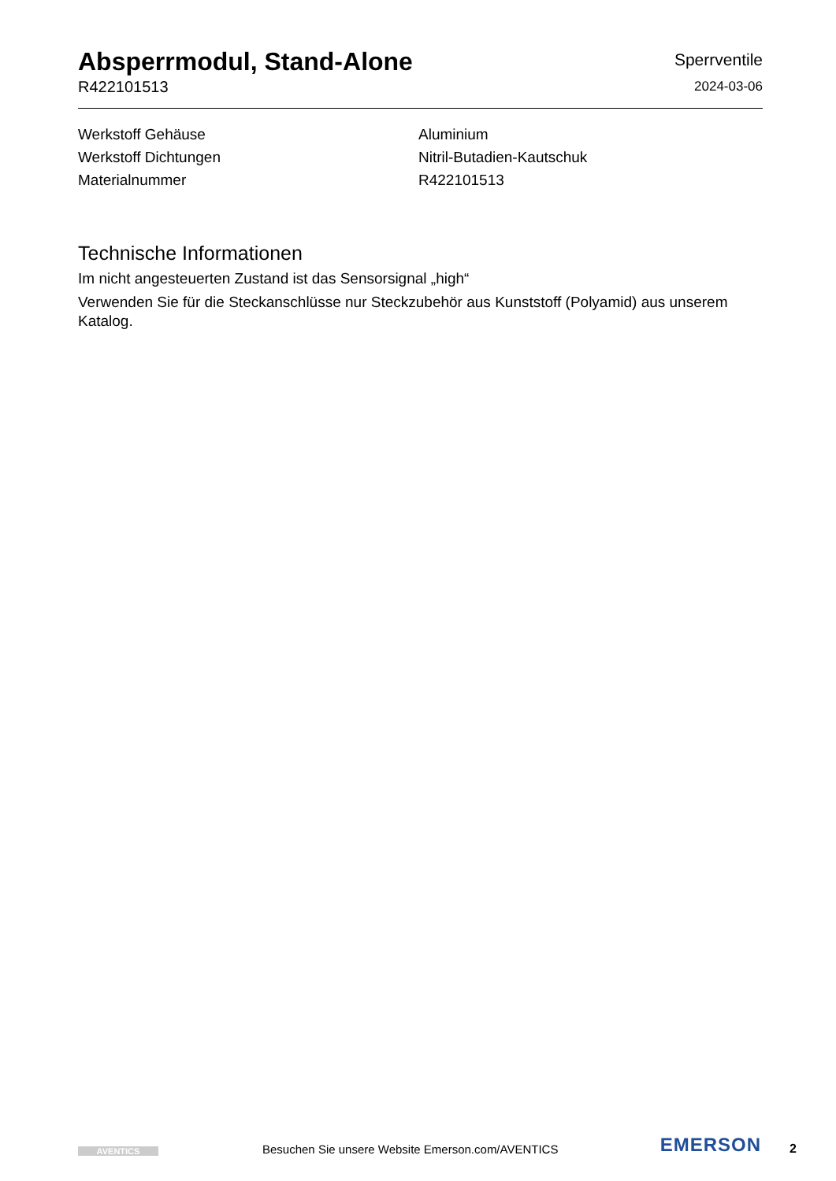Absperrmodul, Stand-Alone
R422101513
Sperrventile
2024-03-06
| Werkstoff Gehäuse | Aluminium |
| Werkstoff Dichtungen | Nitril-Butadien-Kautschuk |
| Materialnummer | R422101513 |
Technische Informationen
Im nicht angesteuerten Zustand ist das Sensorsignal „high“
Verwenden Sie für die Steckanschlüsse nur Steckzubehör aus Kunststoff (Polyamid) aus unserem Katalog.
AVENTICS
Besuchen Sie unsere Website Emerson.com/AVENTICS
EMERSON
2